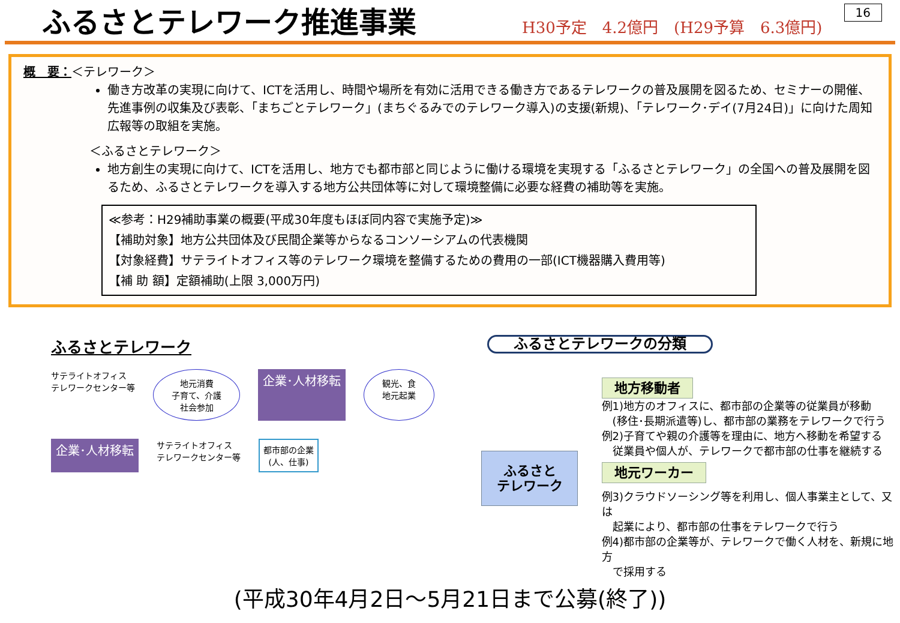16
ふるさとテレワーク推進事業
H30予定　4.2億円　(H29予算　6.3億円)
概　要：＜テレワーク＞
働き方改革の実現に向けて、ICTを活用し、時間や場所を有効に活用できる働き方であるテレワークの普及展開を図るため、セミナーの開催、先進事例の収集及び表彰、「まちごとテレワーク」(まちぐるみでのテレワーク導入)の支援(新規)、「テレワーク･デイ(7月24日)」に向けた周知広報等の取組を実施。
＜ふるさとテレワーク＞
地方創生の実現に向けて、ICTを活用し、地方でも都市部と同じように働ける環境を実現する「ふるさとテレワーク」の全国への普及展開を図るため、ふるさとテレワークを導入する地方公共団体等に対して環境整備に必要な経費の補助等を実施。
≪参考：H29補助事業の概要(平成30年度もほぼ同内容で実施予定)≫
【補助対象】地方公共団体及び民間企業等からなるコンソーシアムの代表機関
【対象経費】サテライトオフィス等のテレワーク環境を整備するための費用の一部(ICT機器購入費用等)
【補 助 額】定額補助(上限 3,000万円)
ふるさとテレワーク
サテライトオフィス
テレワークセンター等
地元消費
子育て、介護
社会参加
企業･人材移転
観光、食
地元起業
企業･人材移転
サテライトオフィス
テレワークセンター等
都市部の企業
(人、仕事)
ふるさとテレワークの分類
ふるさと
テレワーク
地方移動者
例1)地方のオフィスに、都市部の企業等の従業員が移動
　(移住･長期派遣等)し、都市部の業務をテレワークで行う
例2)子育てや親の介護等を理由に、地方へ移動を希望する
　従業員や個人が、テレワークで都市部の仕事を継続する
地元ワーカー
例3)クラウドソーシング等を利用し、個人事業主として、又は
　起業により、都市部の仕事をテレワークで行う
例4)都市部の企業等が、テレワークで働く人材を、新規に地方
　で採用する
(平成30年4月2日～5月21日まで公募(終了))